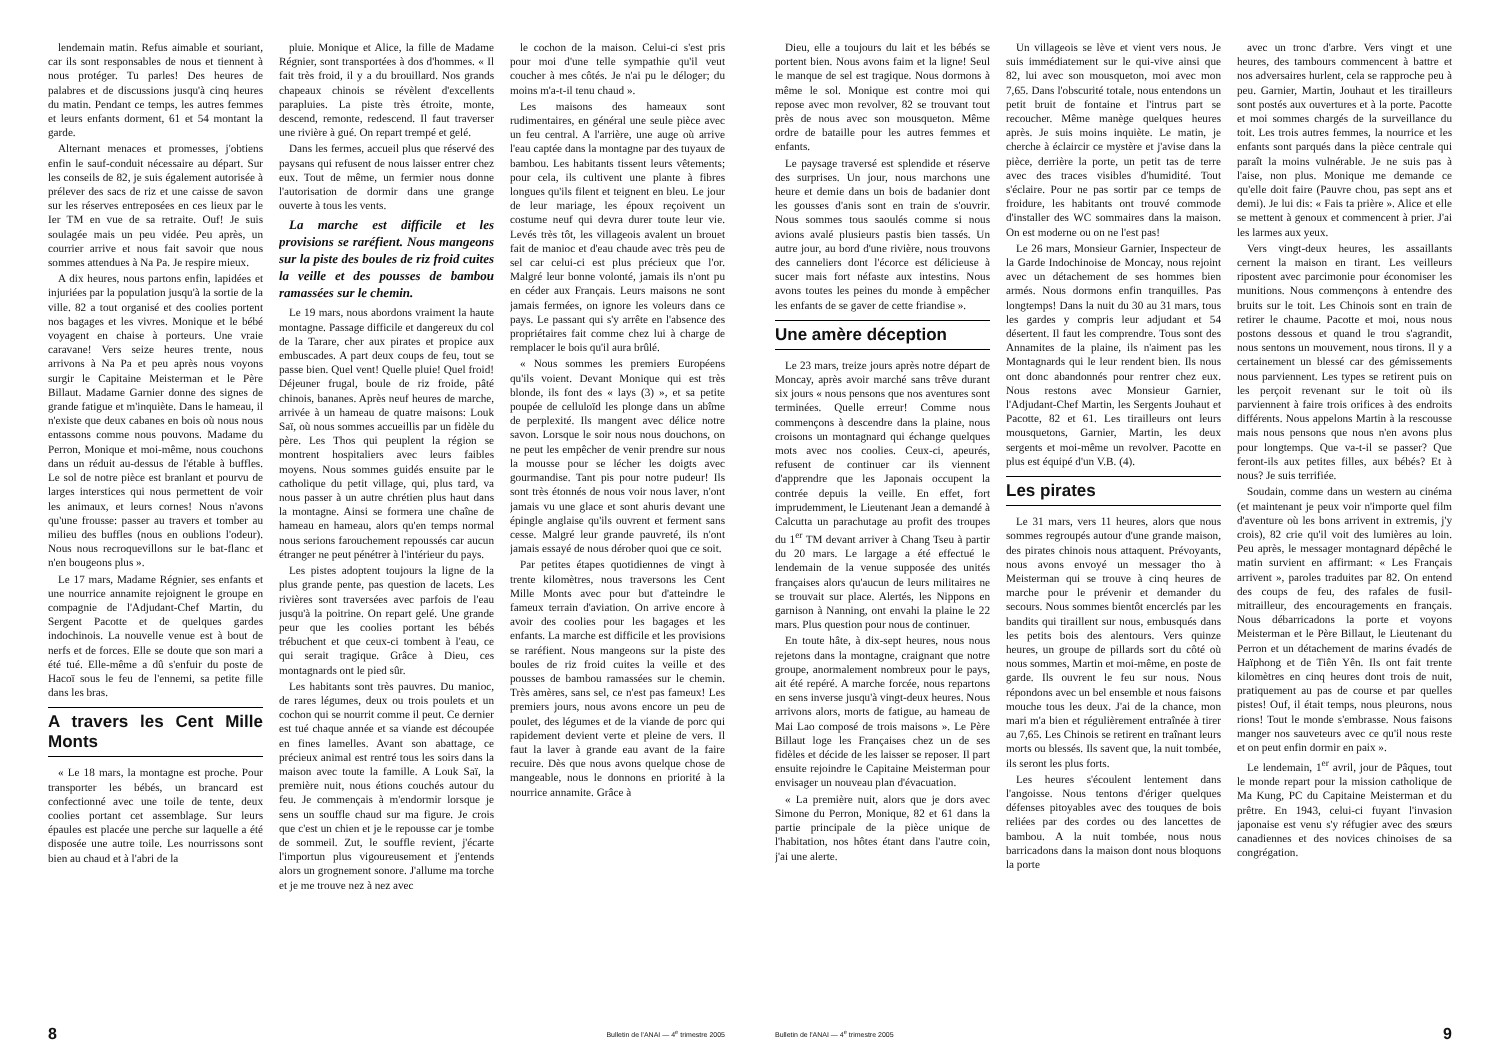lendemain matin. Refus aimable et souriant, car ils sont responsables de nous et tiennent à nous protéger. Tu parles! Des heures de palabres et de discussions jusqu'à cinq heures du matin. Pendant ce temps, les autres femmes et leurs enfants dorment, 61 et 54 montant la garde.
Alternant menaces et promesses, j'obtiens enfin le sauf-conduit nécessaire au départ. Sur les conseils de 82, je suis également autorisée à prélever des sacs de riz et une caisse de savon sur les réserves entreposées en ces lieux par le Ier TM en vue de sa retraite. Ouf! Je suis soulagée mais un peu vidée. Peu après, un courrier arrive et nous fait savoir que nous sommes attendues à Na Pa. Je respire mieux.
A dix heures, nous partons enfin, lapidées et injuriées par la population jusqu'à la sortie de la ville. 82 a tout organisé et des coolies portent nos bagages et les vivres. Monique et le bébé voyagent en chaise à porteurs. Une vraie caravane! Vers seize heures trente, nous arrivons à Na Pa et peu après nous voyons surgir le Capitaine Meisterman et le Père Billaut. Madame Garnier donne des signes de grande fatigue et m'inquiète. Dans le hameau, il n'existe que deux cabanes en bois où nous nous entassons comme nous pouvons. Madame du Perron, Monique et moi-même, nous couchons dans un réduit au-dessus de l'étable à buffles. Le sol de notre pièce est branlant et pourvu de larges interstices qui nous permettent de voir les animaux, et leurs cornes! Nous n'avons qu'une frousse: passer au travers et tomber au milieu des buffles (nous en oublions l'odeur). Nous nous recroquevillons sur le bat-flanc et n'en bougeons plus ».
Le 17 mars, Madame Régnier, ses enfants et une nourrice annamite rejoignent le groupe en compagnie de l'Adjudant-Chef Martin, du Sergent Pacotte et de quelques gardes indochinois. La nouvelle venue est à bout de nerfs et de forces. Elle se doute que son mari a été tué. Elle-même a dû s'enfuir du poste de Hacoï sous le feu de l'ennemi, sa petite fille dans les bras.
A travers les Cent Mille Monts
« Le 18 mars, la montagne est proche. Pour transporter les bébés, un brancard est confectionné avec une toile de tente, deux coolies portant cet assemblage. Sur leurs épaules est placée une perche sur laquelle a été disposée une autre toile. Les nourrissons sont bien au chaud et à l'abri de la
pluie. Monique et Alice, la fille de Madame Régnier, sont transportées à dos d'hommes. « Il fait très froid, il y a du brouillard. Nos grands chapeaux chinois se révèlent d'excellents parapluies. La piste très étroite, monte, descend, remonte, redescend. Il faut traverser une rivière à gué. On repart trempé et gelé.
Dans les fermes, accueil plus que réservé des paysans qui refusent de nous laisser entrer chez eux. Tout de même, un fermier nous donne l'autorisation de dormir dans une grange ouverte à tous les vents.
La marche est difficile et les provisions se raréfient. Nous mangeons sur la piste des boules de riz froid cuites la veille et des pousses de bambou ramassées sur le chemin.
Le 19 mars, nous abordons vraiment la haute montagne. Passage difficile et dangereux du col de la Tarare, cher aux pirates et propice aux embuscades. A part deux coups de feu, tout se passe bien. Quel vent! Quelle pluie! Quel froid! Déjeuner frugal, boule de riz froide, pâté chinois, bananes. Après neuf heures de marche, arrivée à un hameau de quatre maisons: Louk Saï, où nous sommes accueillis par un fidèle du père. Les Thos qui peuplent la région se montrent hospitaliers avec leurs faibles moyens. Nous sommes guidés ensuite par le catholique du petit village, qui, plus tard, va nous passer à un autre chrétien plus haut dans la montagne. Ainsi se formera une chaîne de hameau en hameau, alors qu'en temps normal nous serions farouchement repoussés car aucun étranger ne peut pénétrer à l'intérieur du pays.
Les pistes adoptent toujours la ligne de la plus grande pente, pas question de lacets. Les rivières sont traversées avec parfois de l'eau jusqu'à la poitrine. On repart gelé. Une grande peur que les coolies portant les bébés trébuchent et que ceux-ci tombent à l'eau, ce qui serait tragique. Grâce à Dieu, ces montagnards ont le pied sûr.
Les habitants sont très pauvres. Du manioc, de rares légumes, deux ou trois poulets et un cochon qui se nourrit comme il peut. Ce dernier est tué chaque année et sa viande est découpée en fines lamelles. Avant son abattage, ce précieux animal est rentré tous les soirs dans la maison avec toute la famille. A Louk Saï, la première nuit, nous étions couchés autour du feu. Je commençais à m'endormir lorsque je sens un souffle chaud sur ma figure. Je crois que c'est un chien et je le repousse car je tombe de sommeil. Zut, le souffle revient, j'écarte l'importun plus vigoureusement et j'entends alors un grognement sonore. J'allume ma torche et je me trouve nez à nez avec
le cochon de la maison. Celui-ci s'est pris pour moi d'une telle sympathie qu'il veut coucher à mes côtés. Je n'ai pu le déloger; du moins m'a-t-il tenu chaud ».
Les maisons des hameaux sont rudimentaires, en général une seule pièce avec un feu central. A l'arrière, une auge où arrive l'eau captée dans la montagne par des tuyaux de bambou. Les habitants tissent leurs vêtements; pour cela, ils cultivent une plante à fibres longues qu'ils filent et teignent en bleu. Le jour de leur mariage, les époux reçoivent un costume neuf qui devra durer toute leur vie. Levés très tôt, les villageois avalent un brouet fait de manioc et d'eau chaude avec très peu de sel car celui-ci est plus précieux que l'or. Malgré leur bonne volonté, jamais ils n'ont pu en céder aux Français. Leurs maisons ne sont jamais fermées, on ignore les voleurs dans ce pays. Le passant qui s'y arrête en l'absence des propriétaires fait comme chez lui à charge de remplacer le bois qu'il aura brûlé.
« Nous sommes les premiers Européens qu'ils voient. Devant Monique qui est très blonde, ils font des « lays (3) », et sa petite poupée de celluloïd les plonge dans un abîme de perplexité. Ils mangent avec délice notre savon. Lorsque le soir nous nous douchons, on ne peut les empêcher de venir prendre sur nous la mousse pour se lécher les doigts avec gourmandise. Tant pis pour notre pudeur! Ils sont très étonnés de nous voir nous laver, n'ont jamais vu une glace et sont ahuris devant une épingle anglaise qu'ils ouvrent et ferment sans cesse. Malgré leur grande pauvreté, ils n'ont jamais essayé de nous dérober quoi que ce soit.
Par petites étapes quotidiennes de vingt à trente kilomètres, nous traversons les Cent Mille Monts avec pour but d'atteindre le fameux terrain d'aviation. On arrive encore à avoir des coolies pour les bagages et les enfants. La marche est difficile et les provisions se raréfient. Nous mangeons sur la piste des boules de riz froid cuites la veille et des pousses de bambou ramassées sur le chemin. Très amères, sans sel, ce n'est pas fameux! Les premiers jours, nous avons encore un peu de poulet, des légumes et de la viande de porc qui rapidement devient verte et pleine de vers. Il faut la laver à grande eau avant de la faire recuire. Dès que nous avons quelque chose de mangeable, nous le donnons en priorité à la nourrice annamite. Grâce à
8 Bulletin de l'ANAI — 4<sup>e</sup> trimestre 2005
Dieu, elle a toujours du lait et les bébés se portent bien. Nous avons faim et la ligne! Seul le manque de sel est tragique. Nous dormons à même le sol. Monique est contre moi qui repose avec mon revolver, 82 se trouvant tout près de nous avec son mousqueton. Même ordre de bataille pour les autres femmes et enfants.
Le paysage traversé est splendide et réserve des surprises. Un jour, nous marchons une heure et demie dans un bois de badanier dont les gousses d'anis sont en train de s'ouvrir. Nous sommes tous saoulés comme si nous avions avalé plusieurs pastis bien tassés. Un autre jour, au bord d'une rivière, nous trouvons des canneliers dont l'écorce est délicieuse à sucer mais fort néfaste aux intestins. Nous avons toutes les peines du monde à empêcher les enfants de se gaver de cette friandise ».
Une amère déception
Le 23 mars, treize jours après notre départ de Moncay, après avoir marché sans trêve durant six jours « nous pensons que nos aventures sont terminées. Quelle erreur! Comme nous commençons à descendre dans la plaine, nous croisons un montagnard qui échange quelques mots avec nos coolies. Ceux-ci, apeurés, refusent de continuer car ils viennent d'apprendre que les Japonais occupent la contrée depuis la veille. En effet, fort imprudemment, le Lieutenant Jean a demandé à Calcutta un parachutage au profit des troupes du 1<sup>er</sup> TM devant arriver à Chang Tseu à partir du 20 mars. Le largage a été effectué le lendemain de la venue supposée des unités françaises alors qu'aucun de leurs militaires ne se trouvait sur place. Alertés, les Nippons en garnison à Nanning, ont envahi la plaine le 22 mars. Plus question pour nous de continuer.
En toute hâte, à dix-sept heures, nous nous rejetons dans la montagne, craignant que notre groupe, anormalement nombreux pour le pays, ait été repéré. A marche forcée, nous repartons en sens inverse jusqu'à vingt-deux heures. Nous arrivons alors, morts de fatigue, au hameau de Mai Lao composé de trois maisons ». Le Père Billaut loge les Françaises chez un de ses fidèles et décide de les laisser se reposer. Il part ensuite rejoindre le Capitaine Meisterman pour envisager un nouveau plan d'évacuation.
« La première nuit, alors que je dors avec Simone du Perron, Monique, 82 et 61 dans la partie principale de la pièce unique de l'habitation, nos hôtes étant dans l'autre coin, j'ai une alerte.
Un villageois se lève et vient vers nous. Je suis immédiatement sur le qui-vive ainsi que 82, lui avec son mousqueton, moi avec mon 7,65. Dans l'obscurité totale, nous entendons un petit bruit de fontaine et l'intrus part se recoucher. Même manège quelques heures après. Je suis moins inquiète. Le matin, je cherche à éclaircir ce mystère et j'avise dans la pièce, derrière la porte, un petit tas de terre avec des traces visibles d'humidité. Tout s'éclaire. Pour ne pas sortir par ce temps de froidure, les habitants ont trouvé commode d'installer des WC sommaires dans la maison. On est moderne ou on ne l'est pas!
Le 26 mars, Monsieur Garnier, Inspecteur de la Garde Indochinoise de Moncay, nous rejoint avec un détachement de ses hommes bien armés. Nous dormons enfin tranquilles. Pas longtemps! Dans la nuit du 30 au 31 mars, tous les gardes y compris leur adjudant et 54 désertent. Il faut les comprendre. Tous sont des Annamites de la plaine, ils n'aiment pas les Montagnards qui le leur rendent bien. Ils nous ont donc abandonnés pour rentrer chez eux. Nous restons avec Monsieur Garnier, l'Adjudant-Chef Martin, les Sergents Jouhaut et Pacotte, 82 et 61. Les tirailleurs ont leurs mousquetons, Garnier, Martin, les deux sergents et moi-même un revolver. Pacotte en plus est équipé d'un V.B. (4).
Les pirates
Le 31 mars, vers 11 heures, alors que nous sommes regroupés autour d'une grande maison, des pirates chinois nous attaquent. Prévoyants, nous avons envoyé un messager tho à Meisterman qui se trouve à cinq heures de marche pour le prévenir et demander du secours. Nous sommes bientôt encerclés par les bandits qui tiraillent sur nous, embusqués dans les petits bois des alentours. Vers quinze heures, un groupe de pillards sort du côté où nous sommes, Martin et moi-même, en poste de garde. Ils ouvrent le feu sur nous. Nous répondons avec un bel ensemble et nous faisons mouche tous les deux. J'ai de la chance, mon mari m'a bien et régulièrement entraînée à tirer au 7,65. Les Chinois se retirent en traînant leurs morts ou blessés. Ils savent que, la nuit tombée, ils seront les plus forts.
Les heures s'écoulent lentement dans l'angoisse. Nous tentons d'ériger quelques défenses pitoyables avec des touques de bois reliées par des cordes ou des lancettes de bambou. A la nuit tombée, nous nous barricadons dans la maison dont nous bloquons la porte
avec un tronc d'arbre. Vers vingt et une heures, des tambours commencent à battre et nos adversaires hurlent, cela se rapproche peu à peu. Garnier, Martin, Jouhaut et les tirailleurs sont postés aux ouvertures et à la porte. Pacotte et moi sommes chargés de la surveillance du toit. Les trois autres femmes, la nourrice et les enfants sont parqués dans la pièce centrale qui paraît la moins vulnérable. Je ne suis pas à l'aise, non plus. Monique me demande ce qu'elle doit faire (Pauvre chou, pas sept ans et demi). Je lui dis: « Fais ta prière ». Alice et elle se mettent à genoux et commencent à prier. J'ai les larmes aux yeux.
Vers vingt-deux heures, les assaillants cernent la maison en tirant. Les veilleurs ripostent avec parcimonie pour économiser les munitions. Nous commençons à entendre des bruits sur le toit. Les Chinois sont en train de retirer le chaume. Pacotte et moi, nous nous postons dessous et quand le trou s'agrandit, nous sentons un mouvement, nous tirons. Il y a certainement un blessé car des gémissements nous parviennent. Les types se retirent puis on les perçoit revenant sur le toit où ils parviennent à faire trois orifices à des endroits différents. Nous appelons Martin à la rescousse mais nous pensons que nous n'en avons plus pour longtemps. Que va-t-il se passer? Que feront-ils aux petites filles, aux bébés? Et à nous? Je suis terrifiée.
Soudain, comme dans un western au cinéma (et maintenant je peux voir n'importe quel film d'aventure où les bons arrivent in extremis, j'y crois), 82 crie qu'il voit des lumières au loin. Peu après, le messager montagnard dépêché le matin survient en affirmant: « Les Français arrivent », paroles traduites par 82. On entend des coups de feu, des rafales de fusil-mitrailleur, des encouragements en français. Nous débarricadons la porte et voyons Meisterman et le Père Billaut, le Lieutenant du Perron et un détachement de marins évadés de Haïphong et de Tiên Yên. Ils ont fait trente kilomètres en cinq heures dont trois de nuit, pratiquement au pas de course et par quelles pistes! Ouf, il était temps, nous pleurons, nous rions! Tout le monde s'embrasse. Nous faisons manger nos sauveteurs avec ce qu'il nous reste et on peut enfin dormir en paix ».
Le lendemain, 1<sup>er</sup> avril, jour de Pâques, tout le monde repart pour la mission catholique de Ma Kung, PC du Capitaine Meisterman et du prêtre. En 1943, celui-ci fuyant l'invasion japonaise est venu s'y réfugier avec des sœurs canadiennes et des novices chinoises de sa congrégation.
Bulletin de l'ANAI — 4<sup>e</sup> trimestre 2005 9